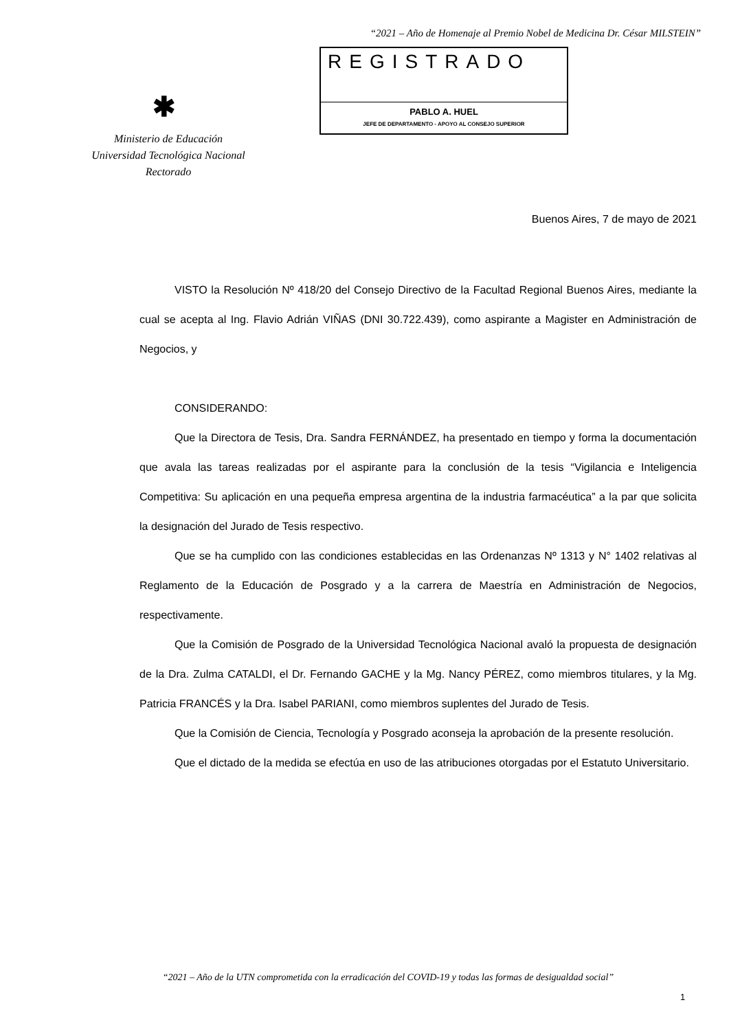“2021 – Año de Homenaje al Premio Nobel de Medicina Dr. César MILSTEIN”
REGISTRADO
PABLO A. HUEL
JEFE DE DEPARTAMENTO - APOYO AL CONSEJO SUPERIOR
✱
Ministerio de Educación
Universidad Tecnológica Nacional
Rectorado
Buenos Aires, 7 de mayo de 2021
VISTO la Resolución Nº 418/20 del Consejo Directivo de la Facultad Regional Buenos Aires, mediante la cual se acepta al Ing. Flavio Adrián VIÑAS (DNI 30.722.439), como aspirante a Magister en Administración de Negocios, y
CONSIDERANDO:
Que la Directora de Tesis, Dra. Sandra FERNÁNDEZ, ha presentado en tiempo y forma la documentación que avala las tareas realizadas por el aspirante para la conclusión de la tesis “Vigilancia e Inteligencia Competitiva: Su aplicación en una pequeña empresa argentina de la industria farmacéutica” a la par que solicita la designación del Jurado de Tesis respectivo.
Que se ha cumplido con las condiciones establecidas en las Ordenanzas Nº 1313 y N° 1402 relativas al Reglamento de la Educación de Posgrado y a la carrera de Maestría en Administración de Negocios, respectivamente.
Que la Comisión de Posgrado de la Universidad Tecnológica Nacional avaló la propuesta de designación de la Dra. Zulma CATALDI, el Dr. Fernando GACHE y la Mg. Nancy PÉREZ, como miembros titulares, y la Mg. Patricia FRANCÉS y la Dra. Isabel PARIANI, como miembros suplentes del Jurado de Tesis.
Que la Comisión de Ciencia, Tecnología y Posgrado aconseja la aprobación de la presente resolución.
Que el dictado de la medida se efectúa en uso de las atribuciones otorgadas por el Estatuto Universitario.
“2021 – Año de la UTN comprometida con la erradicación del COVID-19 y todas las formas de desigualdad social”
1